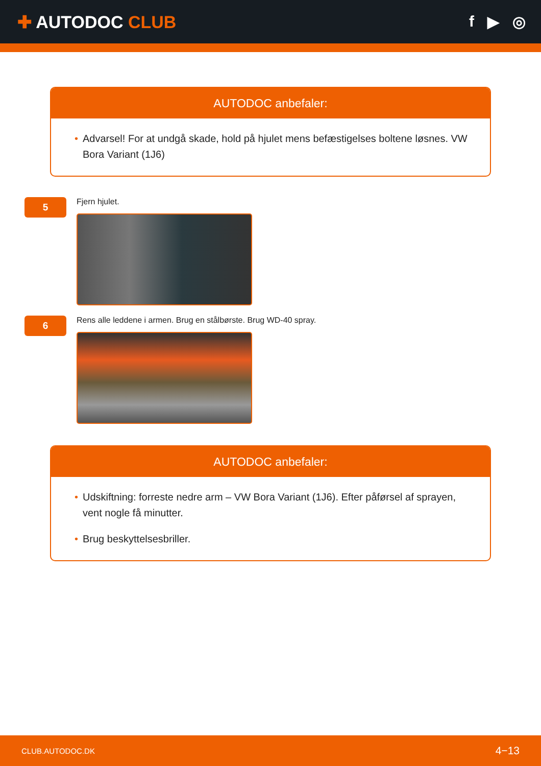✚ AUTODOC CLUB f ▶ ◎
AUTODOC anbefaler:
• Advarsel! For at undgå skade, hold på hjulet mens befæstigelses boltene løsnes. VW Bora Variant (1J6)
5
Fjern hjulet.
6
Rens alle leddene i armen. Brug en stålbørste. Brug WD-40 spray.
AUTODOC anbefaler:
• Udskiftning: forreste nedre arm – VW Bora Variant (1J6). Efter påførsel af sprayen, vent nogle få minutter.
• Brug beskyttelsesbriller.
CLUB.AUTODOC.DK 4−13